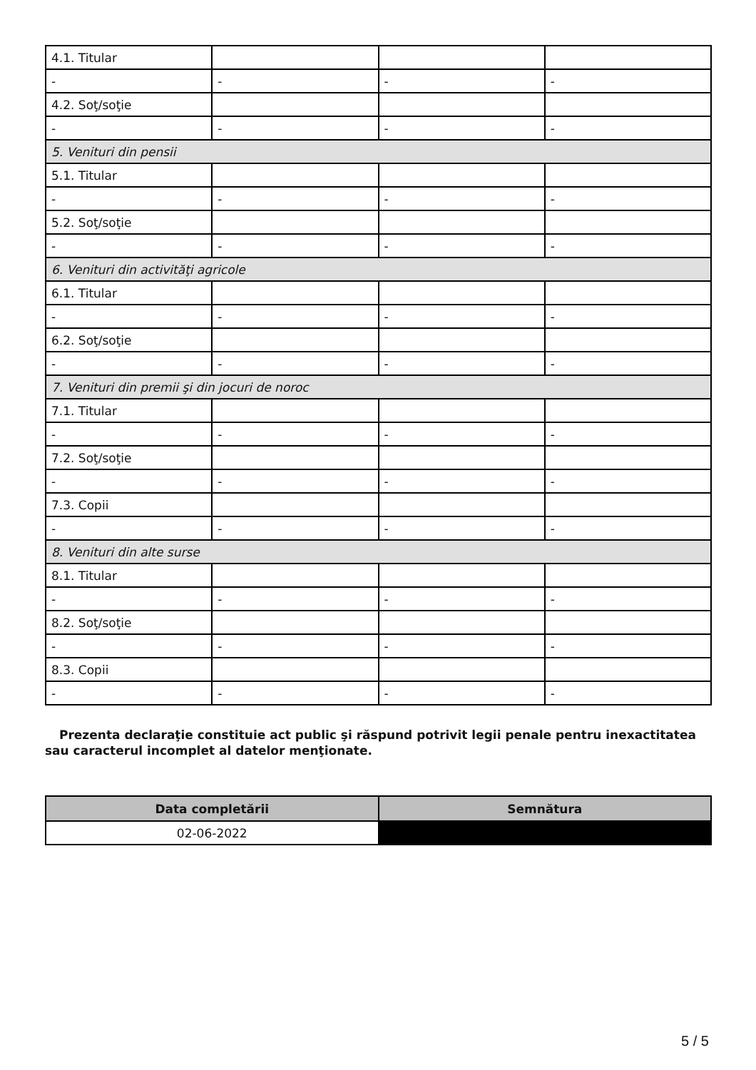| 4.1. Titular | | | |
| - | - | - | - |
| 4.2. Soţ/soţie | | | |
| - | - | - | - |
| 5. Venituri din pensii | | | |
| 5.1. Titular | | | |
| - | - | - | - |
| 5.2. Soţ/soţie | | | |
| - | - | - | - |
| 6. Venituri din activităţi agricole | | | |
| 6.1. Titular | | | |
| - | - | - | - |
| 6.2. Soţ/soţie | | | |
| - | - | - | - |
| 7. Venituri din premii şi din jocuri de noroc | | | |
| 7.1. Titular | | | |
| - | - | - | - |
| 7.2. Soţ/soţie | | | |
| - | - | - | - |
| 7.3. Copii | | | |
| - | - | - | - |
| 8. Venituri din alte surse | | | |
| 8.1. Titular | | | |
| - | - | - | - |
| 8.2. Soţ/soţie | | | |
| - | - | - | - |
| 8.3. Copii | | | |
| - | - | - | - |
Prezenta declaraţie constituie act public şi răspund potrivit legii penale pentru inexactitatea sau caracterul incomplet al datelor menţionate.
| Data completării | Semnătura |
| --- | --- |
| 02-06-2022 | |
5 / 5